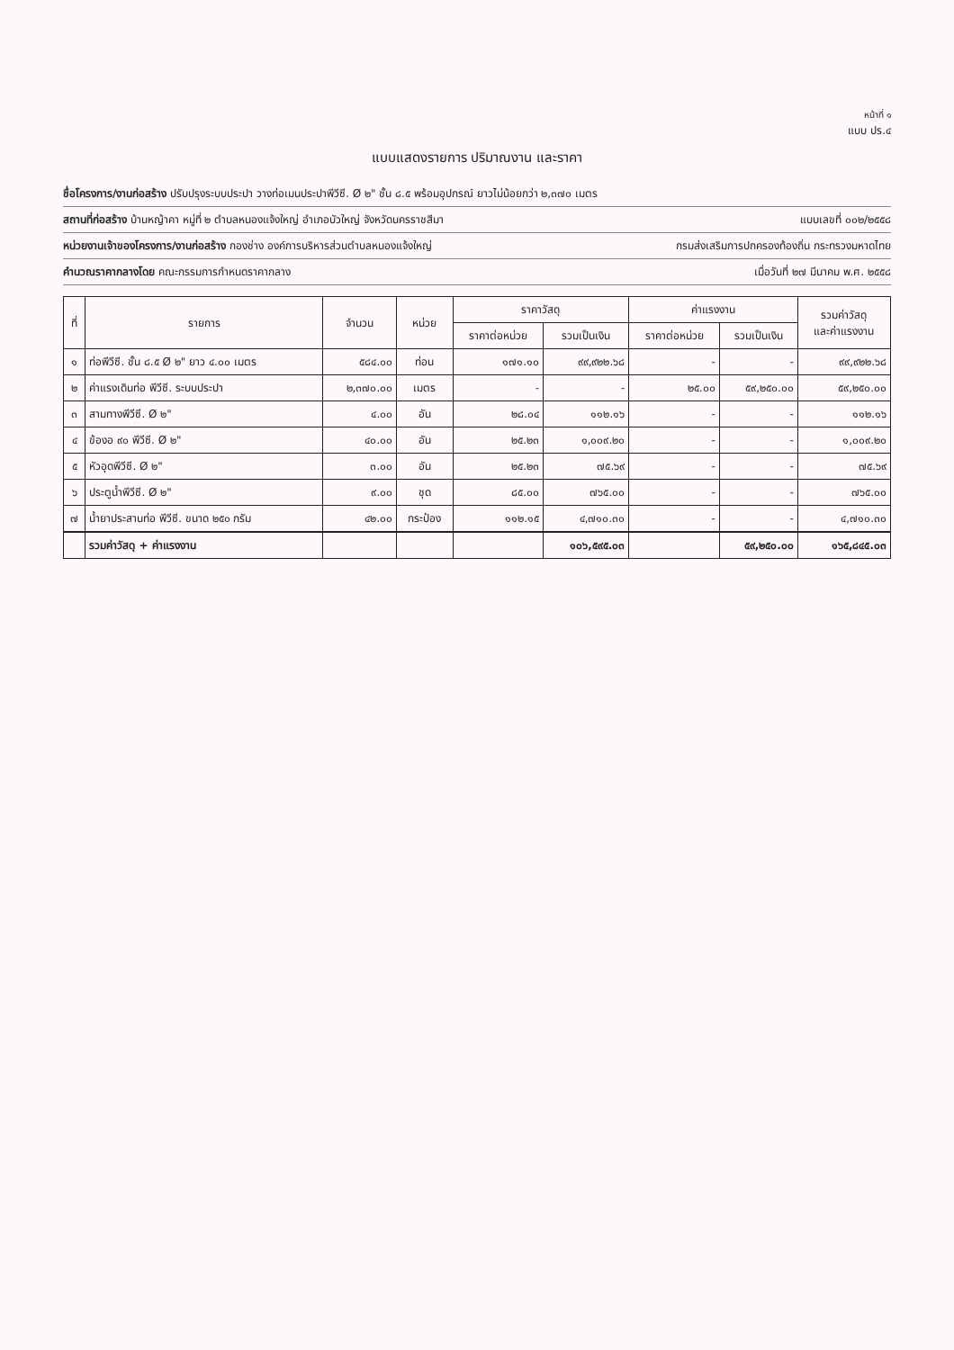หน้าที่ ๑
แบบ ปร.๔
แบบแสดงรายการ ปริมาณงาน และราคา
ชื่อโครงการ/งานก่อสร้าง ปรับปรุงระบบประปา วางท่อเมนประปาพีวีซี. Ø ๒" ชั้น ๘.๕ พร้อมอุปกรณ์ ยาวไม่น้อยกว่า ๒,๓๗๐ เมตร
สถานที่ก่อสร้าง บ้านหญ้าคา หมู่ที่ ๒ ตำบลหนองแจ้งใหญ่ อำเภอบัวใหญ่ จังหวัดนครราชสีมา แบบเลขที่ ๐๐๒/๒๕๕๘
หน่วยงานเจ้าของโครงการ/งานก่อสร้าง กองช่าง องค์การบริหารส่วนตำบลหนองแจ้งใหญ่ กรมส่งเสริมการปกครองท้องถิ่น กระทรวงมหาดไทย
คำนวณราคากลางโดย คณะกรรมการกำหนดราคากลาง เมื่อวันที่ ๒๗ มีนาคม พ.ศ. ๒๕๕๘
| ที่ | รายการ | จำนวน | หน่วย | ราคาวัสดุ | | ค่าแรงงาน | | รวมค่าวัสดุ และค่าแรงงาน |
| --- | --- | --- | --- | --- | --- | --- | --- | --- |
| | | | | ราคาต่อหน่วย | รวมเป็นเงิน | ราคาต่อหน่วย | รวมเป็นเงิน | |
| ๑ | ท่อพีวีซี. ชั้น ๘.๕ Ø ๒" ยาว ๔.๐๐ เมตร | ๕๘๔.๐๐ | ท่อน | ๑๗๑.๑๐ | ๙๙,๙๒๒.๖๘ | - | - | ๙๙,๙๒๒.๖๘ |
| ๒ | ค่าแรงเดินท่อ พีวีซี. ระบบประปา | ๒,๓๗๐.๐๐ | เมตร | - | - | ๒๕.๐๐ | ๕๙,๒๕๐.๐๐ | ๕๙,๒๕๐.๐๐ |
| ๓ | สามทางพีวีซี. Ø ๒" | ๔.๐๐ | อัน | ๒๘.๐๔ | ๑๑๒.๑๖ | - | - | ๑๑๒.๑๖ |
| ๔ | ข้องอ ๙๐ พีวีซี. Ø ๒" | ๔๐.๐๐ | อัน | ๒๕.๒๓ | ๑,๐๐๙.๒๐ | - | - | ๑,๐๐๙.๒๐ |
| ๕ | หัวอุดพีวีซี. Ø ๒" | ๓.๐๐ | อัน | ๒๕.๒๓ | ๗๕.๖๙ | - | - | ๗๕.๖๙ |
| ๖ | ประตูน้ำพีวีซี. Ø ๒" | ๙.๐๐ | ชุด | ๘๕.๐๐ | ๗๖๕.๐๐ | - | - | ๗๖๕.๐๐ |
| ๗ | น้ำยาประสานท่อ พีวีซี. ขนาด ๒๕๐ กรัม | ๔๒.๐๐ | กระป๋อง | ๑๑๒.๑๕ | ๔,๗๑๐.๓๐ | - | - | ๔,๗๑๐.๓๐ |
| | รวมค่าวัสดุ + ค่าแรงงาน | | | | ๑๐๖,๕๙๕.๐๓ | | ๕๙,๒๕๐.๐๐ | ๑๖๕,๘๔๕.๐๓ |